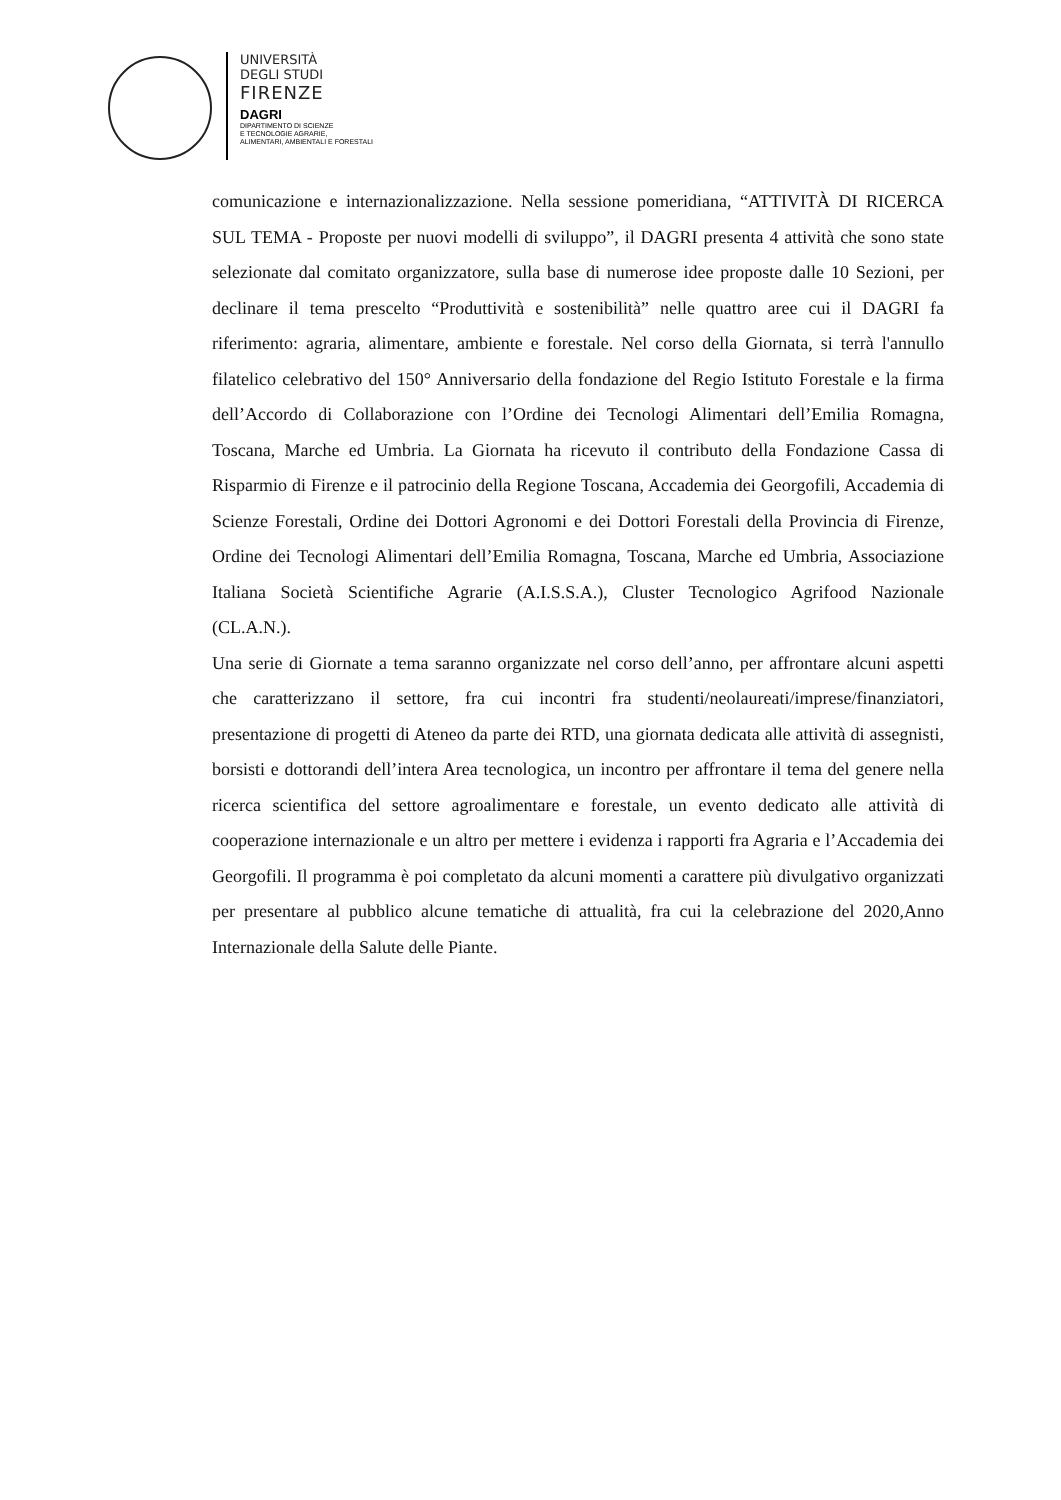UNIVERSITÀ
DEGLI STUDI
FIRENZE
DAGRI
DIPARTIMENTO DI SCIENZE
E TECNOLOGIE AGRARIE,
ALIMENTARI, AMBIENTALI E FORESTALI
comunicazione e internazionalizzazione. Nella sessione pomeridiana, “ATTIVITÀ DI RICERCA SUL TEMA - Proposte per nuovi modelli di sviluppo”, il DAGRI presenta 4 attività che sono state selezionate dal comitato organizzatore, sulla base di numerose idee proposte dalle 10 Sezioni, per declinare il tema prescelto “Produttività e sostenibilità” nelle quattro aree cui il DAGRI fa riferimento: agraria, alimentare, ambiente e forestale. Nel corso della Giornata, si terrà l'annullo filatelico celebrativo del 150° Anniversario della fondazione del Regio Istituto Forestale e la firma dell’Accordo di Collaborazione con l’Ordine dei Tecnologi Alimentari dell’Emilia Romagna, Toscana, Marche ed Umbria. La Giornata ha ricevuto il contributo della Fondazione Cassa di Risparmio di Firenze e il patrocinio della Regione Toscana, Accademia dei Georgofili, Accademia di Scienze Forestali, Ordine dei Dottori Agronomi e dei Dottori Forestali della Provincia di Firenze, Ordine dei Tecnologi Alimentari dell’Emilia Romagna, Toscana, Marche ed Umbria, Associazione Italiana Società Scientifiche Agrarie (A.I.S.S.A.), Cluster Tecnologico Agrifood Nazionale (CL.A.N.).
Una serie di Giornate a tema saranno organizzate nel corso dell’anno, per affrontare alcuni aspetti che caratterizzano il settore, fra cui incontri fra studenti/neolaureati/imprese/finanziatori, presentazione di progetti di Ateneo da parte dei RTD, una giornata dedicata alle attività di assegnisti, borsisti e dottorandi dell’intera Area tecnologica, un incontro per affrontare il tema del genere nella ricerca scientifica del settore agroalimentare e forestale, un evento dedicato alle attività di cooperazione internazionale e un altro per mettere i evidenza i rapporti fra Agraria e l’Accademia dei Georgofili. Il programma è poi completato da alcuni momenti a carattere più divulgativo organizzati per presentare al pubblico alcune tematiche di attualità, fra cui la celebrazione del 2020,Anno Internazionale della Salute delle Piante.